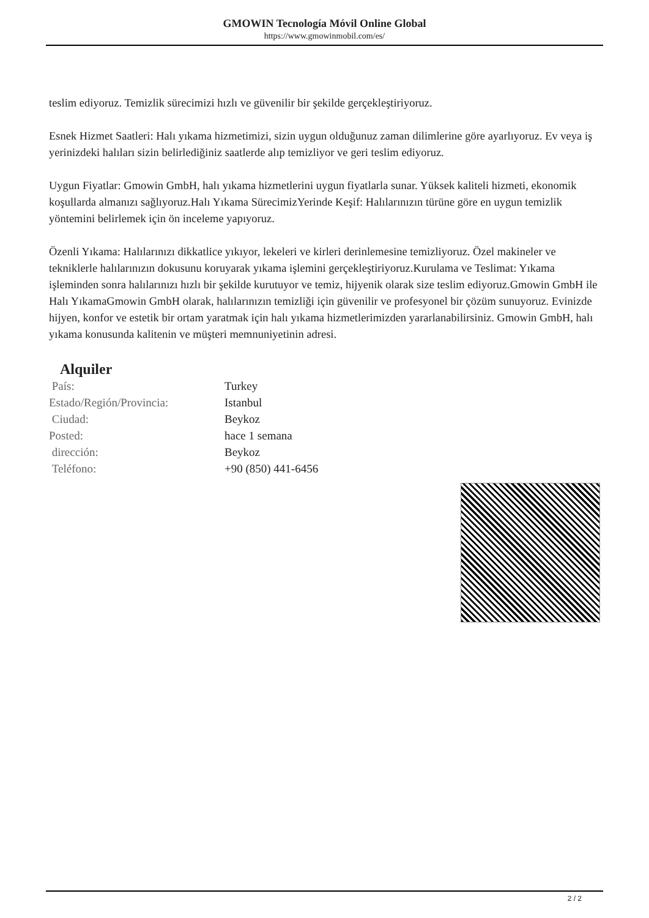GMOWIN Tecnología Móvil Online Global
https://www.gmowinmobil.com/es/
teslim ediyoruz. Temizlik sürecimizi hızlı ve güvenilir bir şekilde gerçekleştiriyoruz.
Esnek Hizmet Saatleri: Halı yıkama hizmetimizi, sizin uygun olduğunuz zaman dilimlerine göre ayarlıyoruz. Ev veya iş yerinizdeki halıları sizin belirlediğiniz saatlerde alıp temizliyor ve geri teslim ediyoruz.
Uygun Fiyatlar: Gmowin GmbH, halı yıkama hizmetlerini uygun fiyatlarla sunar. Yüksek kaliteli hizmeti, ekonomik koşullarda almanızı sağlıyoruz.Halı Yıkama SürecimizYerinde Keşif: Halılarınızın türüne göre en uygun temizlik yöntemini belirlemek için ön inceleme yapıyoruz.
Özenli Yıkama: Halılarınızı dikkatlice yıkıyor, lekeleri ve kirleri derinlemesine temizliyoruz. Özel makineler ve tekniklerle halılarınızın dokusunu koruyarak yıkama işlemini gerçekleştiriyoruz.Kurulama ve Teslimat: Yıkama işleminden sonra halılarınızı hızlı bir şekilde kurutuyor ve temiz, hijyenik olarak size teslim ediyoruz.Gmowin GmbH ile Halı YıkamaGmowin GmbH olarak, halılarınızın temizliği için güvenilir ve profesyonel bir çözüm sunuyoruz. Evinizde hijyen, konfor ve estetik bir ortam yaratmak için halı yıkama hizmetlerimizden yararlanabilirsiniz. Gmowin GmbH, halı yıkama konusunda kalitenin ve müşteri memnuniyetinin adresi.
Alquiler
| País: | Turkey |
| Estado/Región/Provincia: | Istanbul |
| Ciudad: | Beykoz |
| Posted: | hace 1 semana |
| dirección: | Beykoz |
| Teléfono: | +90 (850) 441-6456 |
2 / 2